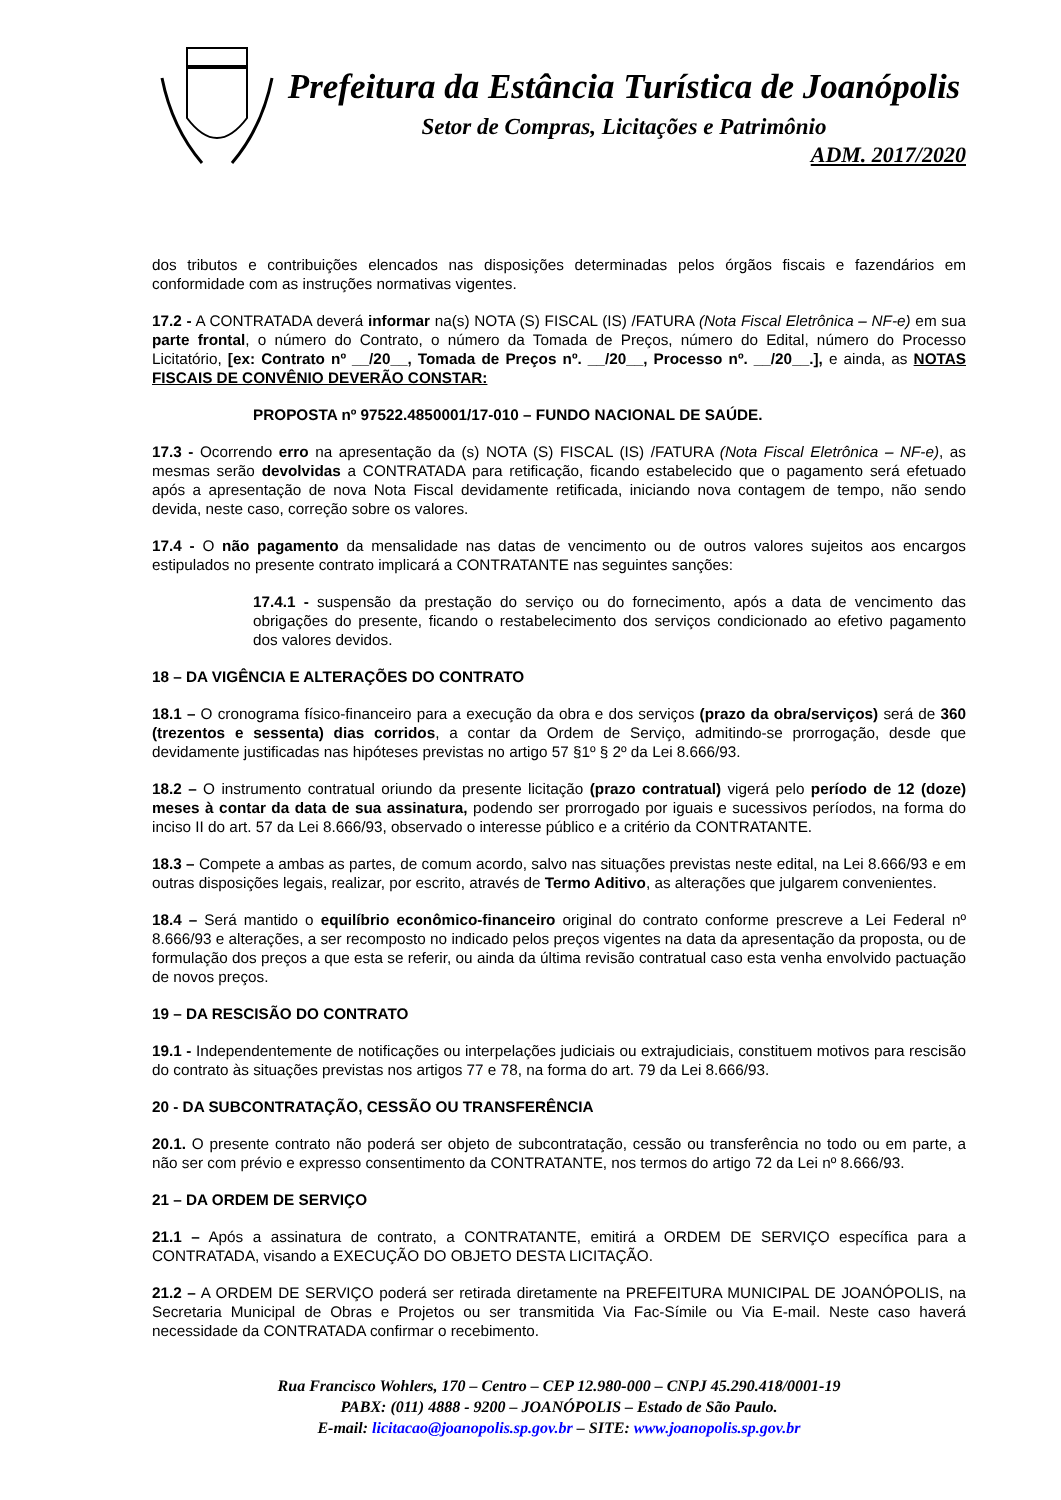Prefeitura da Estância Turística de Joanópolis
Setor de Compras, Licitações e Patrimônio
ADM. 2017/2020
dos tributos e contribuições elencados nas disposições determinadas pelos órgãos fiscais e fazendários em conformidade com as instruções normativas vigentes.
17.2 - A CONTRATADA deverá informar na(s) NOTA (S) FISCAL (IS) /FATURA (Nota Fiscal Eletrônica – NF-e) em sua parte frontal, o número do Contrato, o número da Tomada de Preços, número do Edital, número do Processo Licitatório, [ex: Contrato nº __/20__, Tomada de Preços nº. __/20__, Processo nº. __/20__.], e ainda, as NOTAS FISCAIS DE CONVÊNIO DEVERÃO CONSTAR:
PROPOSTA nº 97522.4850001/17-010 – FUNDO NACIONAL DE SAÚDE.
17.3 - Ocorrendo erro na apresentação da (s) NOTA (S) FISCAL (IS) /FATURA (Nota Fiscal Eletrônica – NF-e), as mesmas serão devolvidas a CONTRATADA para retificação, ficando estabelecido que o pagamento será efetuado após a apresentação de nova Nota Fiscal devidamente retificada, iniciando nova contagem de tempo, não sendo devida, neste caso, correção sobre os valores.
17.4 - O não pagamento da mensalidade nas datas de vencimento ou de outros valores sujeitos aos encargos estipulados no presente contrato implicará a CONTRATANTE nas seguintes sanções:
17.4.1 - suspensão da prestação do serviço ou do fornecimento, após a data de vencimento das obrigações do presente, ficando o restabelecimento dos serviços condicionado ao efetivo pagamento dos valores devidos.
18 – DA VIGÊNCIA E ALTERAÇÕES DO CONTRATO
18.1 – O cronograma físico-financeiro para a execução da obra e dos serviços (prazo da obra/serviços) será de 360 (trezentos e sessenta) dias corridos, a contar da Ordem de Serviço, admitindo-se prorrogação, desde que devidamente justificadas nas hipóteses previstas no artigo 57 §1º § 2º da Lei 8.666/93.
18.2 – O instrumento contratual oriundo da presente licitação (prazo contratual) vigerá pelo período de 12 (doze) meses à contar da data de sua assinatura, podendo ser prorrogado por iguais e sucessivos períodos, na forma do inciso II do art. 57 da Lei 8.666/93, observado o interesse público e a critério da CONTRATANTE.
18.3 – Compete a ambas as partes, de comum acordo, salvo nas situações previstas neste edital, na Lei 8.666/93 e em outras disposições legais, realizar, por escrito, através de Termo Aditivo, as alterações que julgarem convenientes.
18.4 – Será mantido o equilíbrio econômico-financeiro original do contrato conforme prescreve a Lei Federal nº 8.666/93 e alterações, a ser recomposto no indicado pelos preços vigentes na data da apresentação da proposta, ou de formulação dos preços a que esta se referir, ou ainda da última revisão contratual caso esta venha envolvido pactuação de novos preços.
19 – DA RESCISÃO DO CONTRATO
19.1 - Independentemente de notificações ou interpelações judiciais ou extrajudiciais, constituem motivos para rescisão do contrato às situações previstas nos artigos 77 e 78, na forma do art. 79 da Lei 8.666/93.
20 - DA SUBCONTRATAÇÃO, CESSÃO OU TRANSFERÊNCIA
20.1. O presente contrato não poderá ser objeto de subcontratação, cessão ou transferência no todo ou em parte, a não ser com prévio e expresso consentimento da CONTRATANTE, nos termos do artigo 72 da Lei nº 8.666/93.
21 – DA ORDEM DE SERVIÇO
21.1 – Após a assinatura de contrato, a CONTRATANTE, emitirá a ORDEM DE SERVIÇO específica para a CONTRATADA, visando a EXECUÇÃO DO OBJETO DESTA LICITAÇÃO.
21.2 – A ORDEM DE SERVIÇO poderá ser retirada diretamente na PREFEITURA MUNICIPAL DE JOANÓPOLIS, na Secretaria Municipal de Obras e Projetos ou ser transmitida Via Fac-Símile ou Via E-mail. Neste caso haverá necessidade da CONTRATADA confirmar o recebimento.
Rua Francisco Wohlers, 170 – Centro – CEP 12.980-000 – CNPJ 45.290.418/0001-19
PABX: (011) 4888 - 9200 – JOANÓPOLIS – Estado de São Paulo.
E-mail: licitacao@joanopolis.sp.gov.br – SITE: www.joanopolis.sp.gov.br